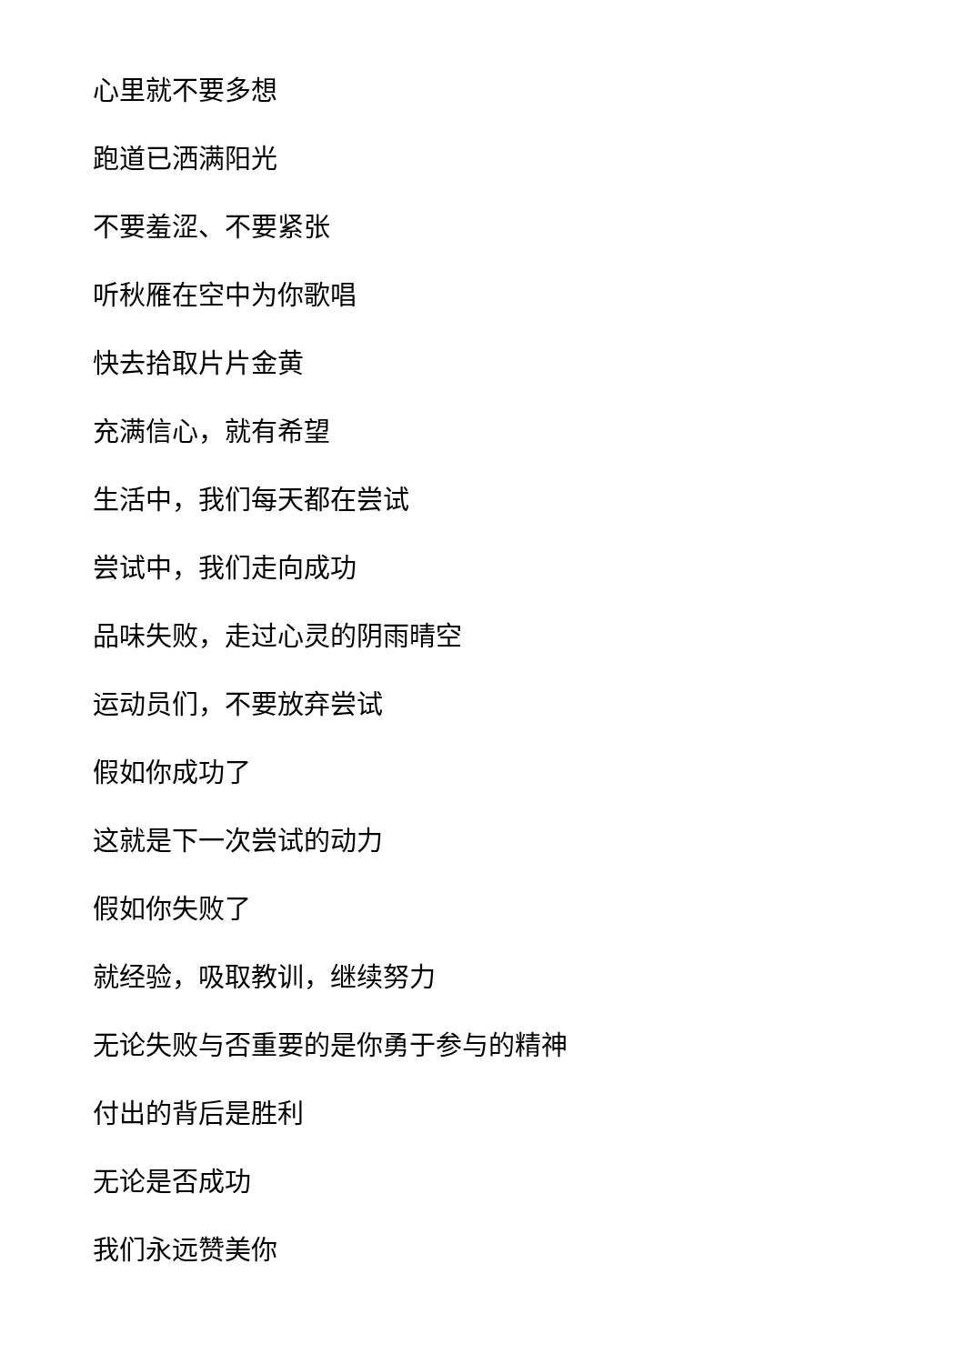心里就不要多想
跑道已洒满阳光
不要羞涩、不要紧张
听秋雁在空中为你歌唱
快去拾取片片金黄
充满信心，就有希望
生活中，我们每天都在尝试
尝试中，我们走向成功
品味失败，走过心灵的阴雨晴空
运动员们，不要放弃尝试
假如你成功了
这就是下一次尝试的动力
假如你失败了
就经验，吸取教训，继续努力
无论失败与否重要的是你勇于参与的精神
付出的背后是胜利
无论是否成功
我们永远赞美你